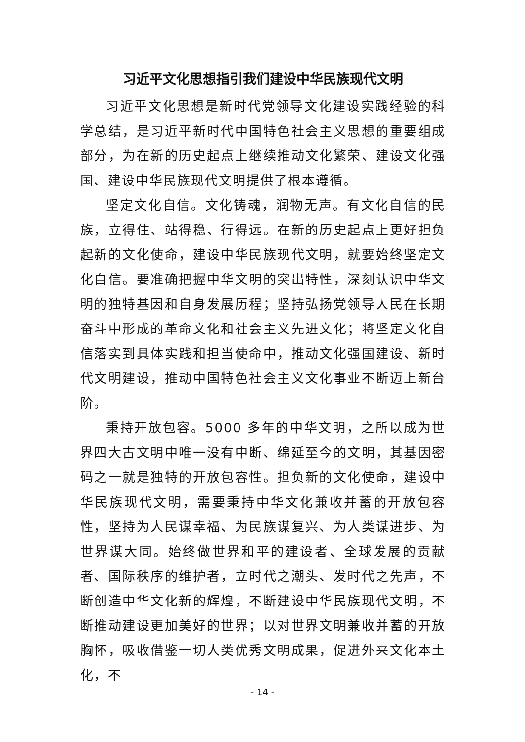习近平文化思想指引我们建设中华民族现代文明
习近平文化思想是新时代党领导文化建设实践经验的科学总结，是习近平新时代中国特色社会主义思想的重要组成部分，为在新的历史起点上继续推动文化繁荣、建设文化强国、建设中华民族现代文明提供了根本遵循。
坚定文化自信。文化铸魂，润物无声。有文化自信的民族，立得住、站得稳、行得远。在新的历史起点上更好担负起新的文化使命，建设中华民族现代文明，就要始终坚定文化自信。要准确把握中华文明的突出特性，深刻认识中华文明的独特基因和自身发展历程；坚持弘扬党领导人民在长期奋斗中形成的革命文化和社会主义先进文化；将坚定文化自信落实到具体实践和担当使命中，推动文化强国建设、新时代文明建设，推动中国特色社会主义文化事业不断迈上新台阶。
秉持开放包容。5000 多年的中华文明，之所以成为世界四大古文明中唯一没有中断、绵延至今的文明，其基因密码之一就是独特的开放包容性。担负新的文化使命，建设中华民族现代文明，需要秉持中华文化兼收并蓄的开放包容性，坚持为人民谋幸福、为民族谋复兴、为人类谋进步、为世界谋大同。始终做世界和平的建设者、全球发展的贡献者、国际秩序的维护者，立时代之潮头、发时代之先声，不断创造中华文化新的辉煌，不断建设中华民族现代文明，不断推动建设更加美好的世界；以对世界文明兼收并蓄的开放胸怀，吸收借鉴一切人类优秀文明成果，促进外来文化本土化，不
- 14 -